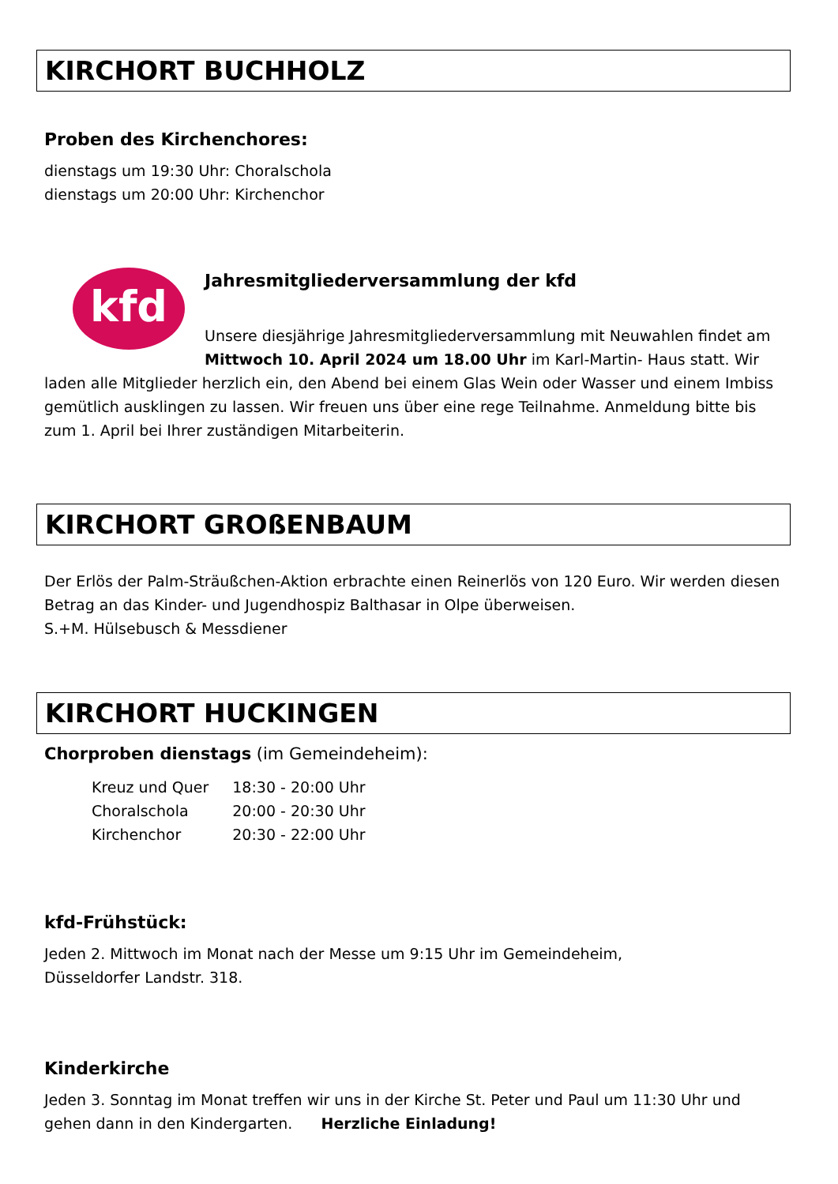KIRCHORT BUCHHOLZ
Proben des Kirchenchores:
dienstags um 19:30 Uhr: Choralschola
dienstags um 20:00 Uhr: Kirchenchor
kfd
Jahresmitgliederversammlung der kfd
Unsere diesjährige Jahresmitgliederversammlung mit Neuwahlen findet am Mittwoch 10. April 2024 um 18.00 Uhr im Karl-Martin- Haus statt. Wir laden alle Mitglieder herzlich ein, den Abend bei einem Glas Wein oder Wasser und einem Imbiss gemütlich ausklingen zu lassen. Wir freuen uns über eine rege Teilnahme. Anmeldung bitte bis zum 1. April bei Ihrer zuständigen Mitarbeiterin.
KIRCHORT GROßENBAUM
Der Erlös der Palm-Sträußchen-Aktion erbrachte einen Reinerlös von 120 Euro. Wir werden diesen Betrag an das Kinder- und Jugendhospiz Balthasar in Olpe überweisen.
S.+M. Hülsebusch & Messdiener
KIRCHORT HUCKINGEN
Chorproben dienstags (im Gemeindeheim):
| Kreuz und Quer | 18:30 - 20:00 Uhr |
| Choralschola | 20:00 - 20:30 Uhr |
| Kirchenchor | 20:30 - 22:00 Uhr |
kfd-Frühstück:
Jeden 2. Mittwoch im Monat nach der Messe um 9:15 Uhr im Gemeindeheim,
Düsseldorfer Landstr. 318.
Kinderkirche
Jeden 3. Sonntag im Monat treffen wir uns in der Kirche St. Peter und Paul um 11:30 Uhr und gehen dann in den Kindergarten. Herzliche Einladung!